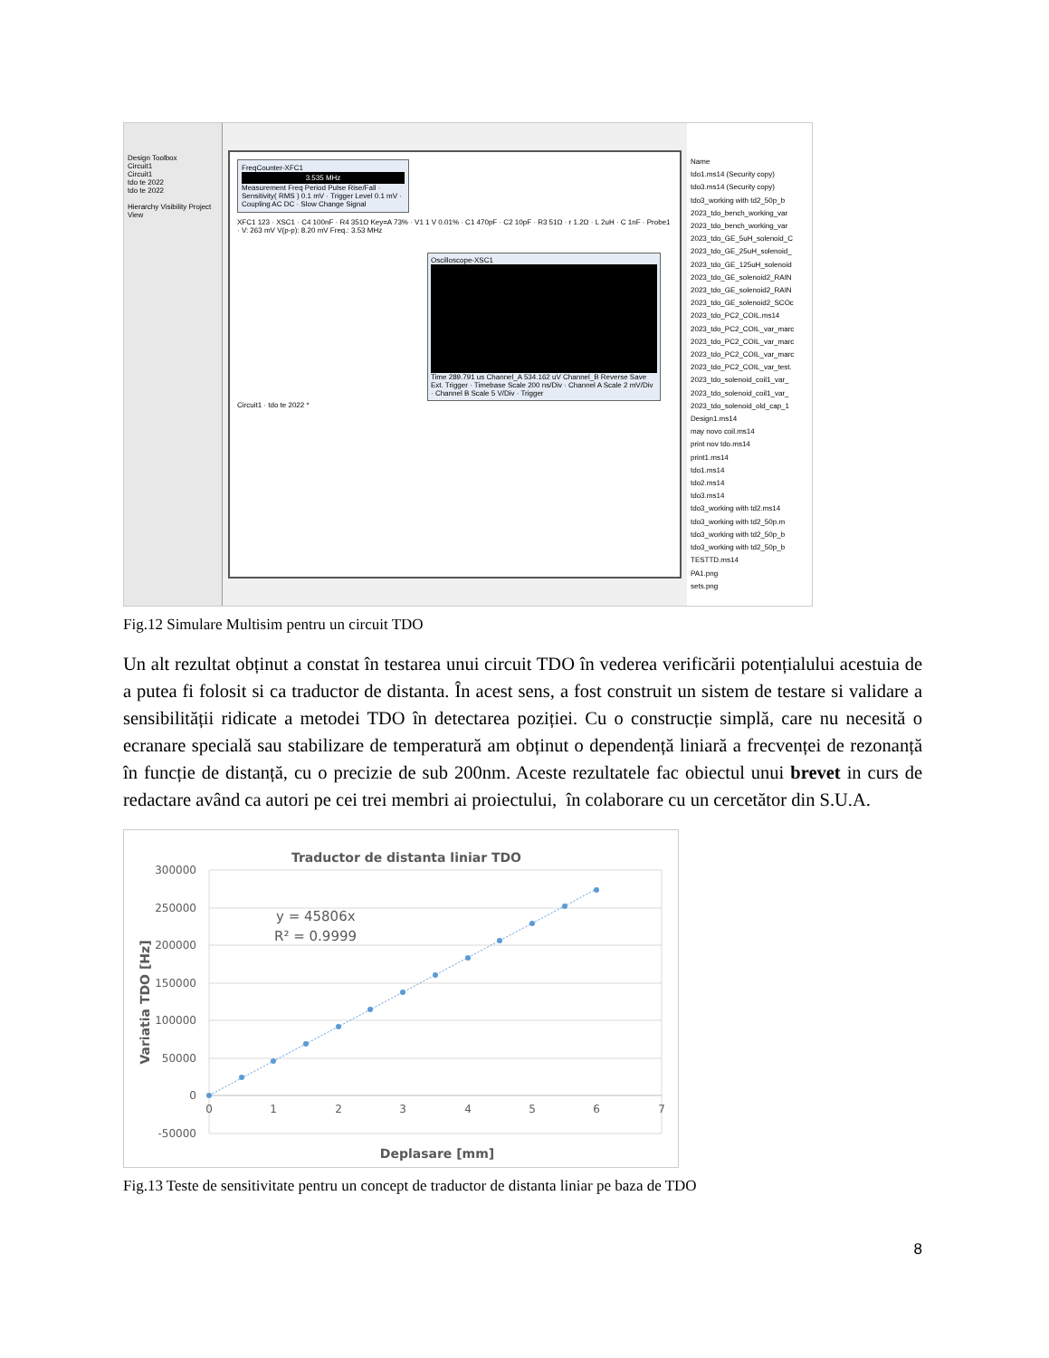Design Toolbox
Circuit1
Circuit1
tdo te 2022
tdo te 2022
Hierarchy Visibility Project View
FreqCounter-XFC1
3.535 MHz
Measurement Freq Period Pulse Rise/Fall · Sensitivity( RMS ) 0.1 mV · Trigger Level 0.1 mV · Coupling AC DC · Slow Change Signal
XFC1 123 · XSC1 · C4 100nF · R4 351Ω Key=A 73% · V1 1 V 0.01% · C1 470pF · C2 10pF · R3 51Ω · r 1.2Ω · L 2uH · C 1nF · Probe1 · V: 263 mV V(p-p): 8.20 mV Freq.: 3.53 MHz
Oscilloscope-XSC1
Time 289.791 us Channel_A 534.162 uV Channel_B Reverse Save Ext. Trigger · Timebase Scale 200 ns/Div · Channel A Scale 2 mV/Div · Channel B Scale 5 V/Div · Trigger
Circuit1 · tdo te 2022 *
Name
tdo1.ms14 (Security copy)
tdo3.ms14 (Security copy)
tdo3_working with td2_50p_b
2023_tdo_bench_working_var
2023_tdo_bench_working_var
2023_tdo_GE_5uH_solenoid_C
2023_tdo_GE_25uH_solenoid_
2023_tdo_GE_125uH_solenoid
2023_tdo_GE_solenoid2_RAIN
2023_tdo_GE_solenoid2_RAIN
2023_tdo_GE_solenoid2_SCOc
2023_tdo_PC2_COIL.ms14
2023_tdo_PC2_COIL_var_marc
2023_tdo_PC2_COIL_var_marc
2023_tdo_PC2_COIL_var_marc
2023_tdo_PC2_COIL_var_test.
2023_tdo_solenoid_coil1_var_
2023_tdo_solenoid_coil1_var_
2023_tdo_solenoid_old_cap_1
Design1.ms14
may novo coil.ms14
print nov tdo.ms14
print1.ms14
tdo1.ms14
tdo2.ms14
tdo3.ms14
tdo3_working with td2.ms14
tdo3_working with td2_50p.m
tdo3_working with td2_50p_b
tdo3_working with td2_50p_b
TESTTD.ms14
PA1.png
sets.png
Fig.12 Simulare Multisim pentru un circuit TDO
Un alt rezultat obținut a constat în testarea unui circuit TDO în vederea verificării potențialului acestuia de a putea fi folosit si ca traductor de distanta. În acest sens, a fost construit un sistem de testare si validare a sensibilității ridicate a metodei TDO în detectarea poziției. Cu o construcție simplă, care nu necesită o ecranare specială sau stabilizare de temperatură am obținut o dependență liniară a frecvenței de rezonanță în funcție de distanță, cu o precizie de sub 200nm. Aceste rezultatele fac obiectul unui brevet in curs de redactare având ca autori pe cei trei membri ai proiectului, în colaborare cu un cercetător din S.U.A.
Traductor de distanta liniar TDO
300000
250000
200000
150000
100000
50000
0
-50000
0
1
2
3
4
5
6
7
Deplasare [mm]
Variatia TDO [Hz]
y = 45806x
R² = 0.9999
Fig.13 Teste de sensitivitate pentru un concept de traductor de distanta liniar pe baza de TDO
8